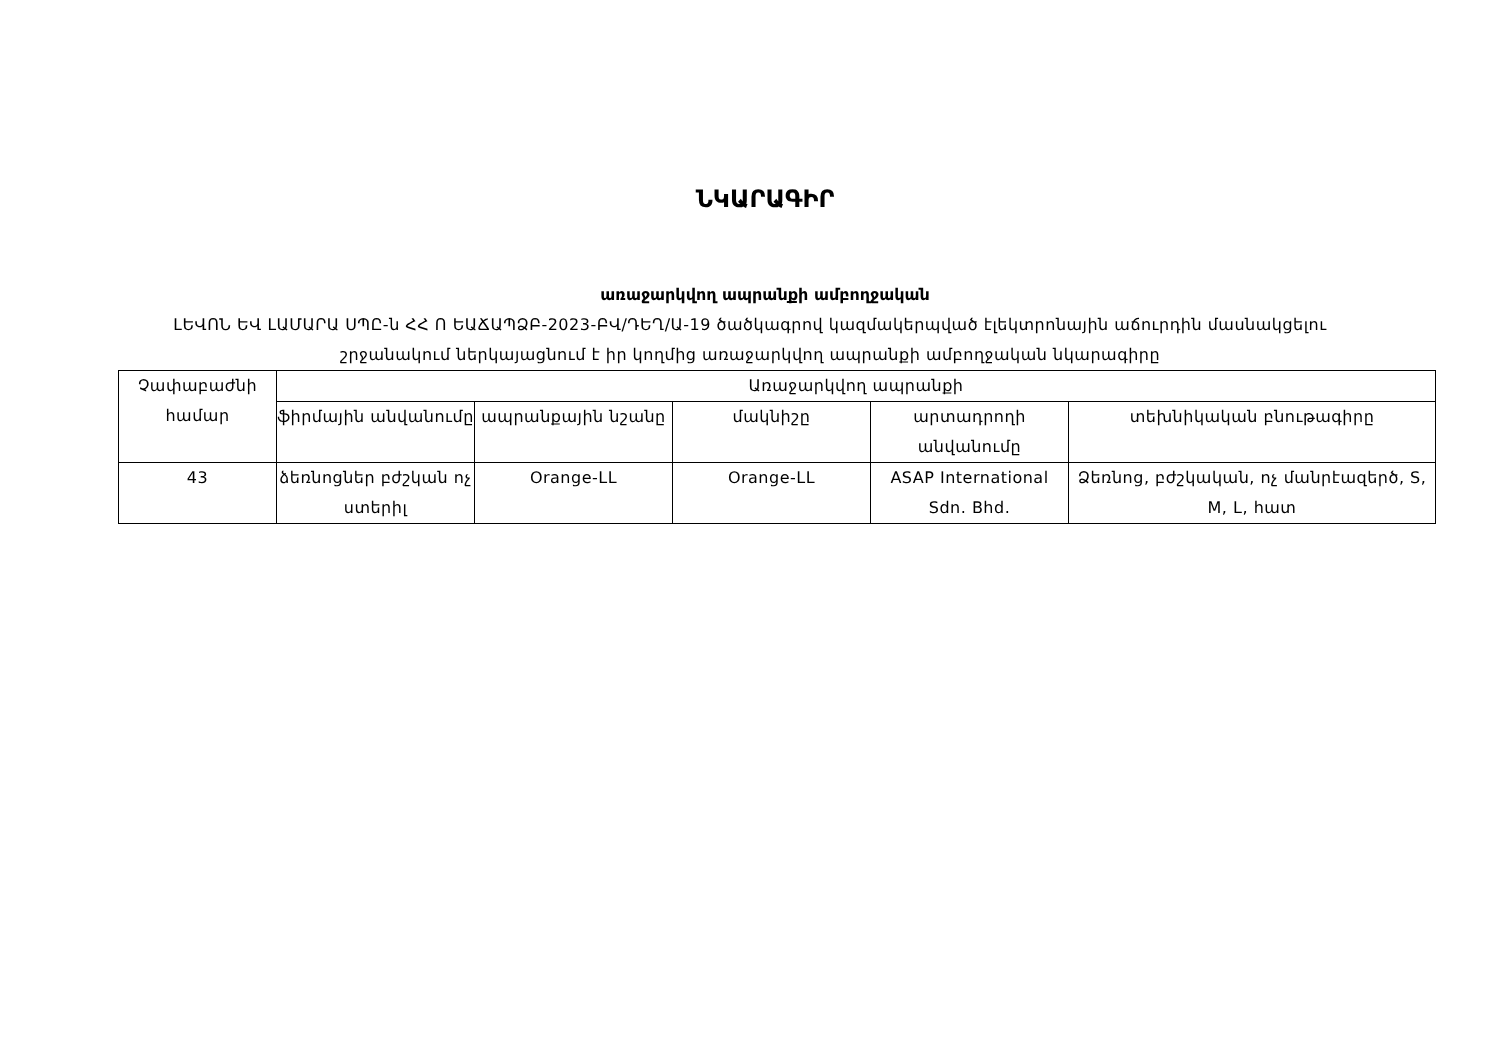ՆԿԱՐԱԳԻՐ
առաջարկվող ապրանքի ամբողջական
ԼԵՎՈՆ ԵՎ ԼԱՄԱՐԱ ՍՊԸ-ն ՀՀ Ո ԵԱՃԱՊՁԲ-2023-ԲՎ/ԴԵՂ/Ա-19 ծածկագրով կազմակերպված էլեկտրոնային աճուրդին մասնակցելու
շրջանակում ներկայացնում է իր կողմից առաջարկվող ապրանքի ամբողջական նկարագիրը
| Չափաբաժնի համար | Առաջարկվող ապրանքի | | | | |
| --- | --- | --- | --- | --- | --- |
| | ֆիրմային անվանումը | ապրանքային նշանը | մակնիշը | արտադրողի անվանումը | տեխնիկական բնութագիրը |
| 43 | ձեռնոցներ բժշկան ոչ ստերիլ | Orange-LL | Orange-LL | ASAP International Sdn. Bhd. | Ձեռնոց, բժշկական, ոչ մանրէազերծ, S, M, L, հատ |